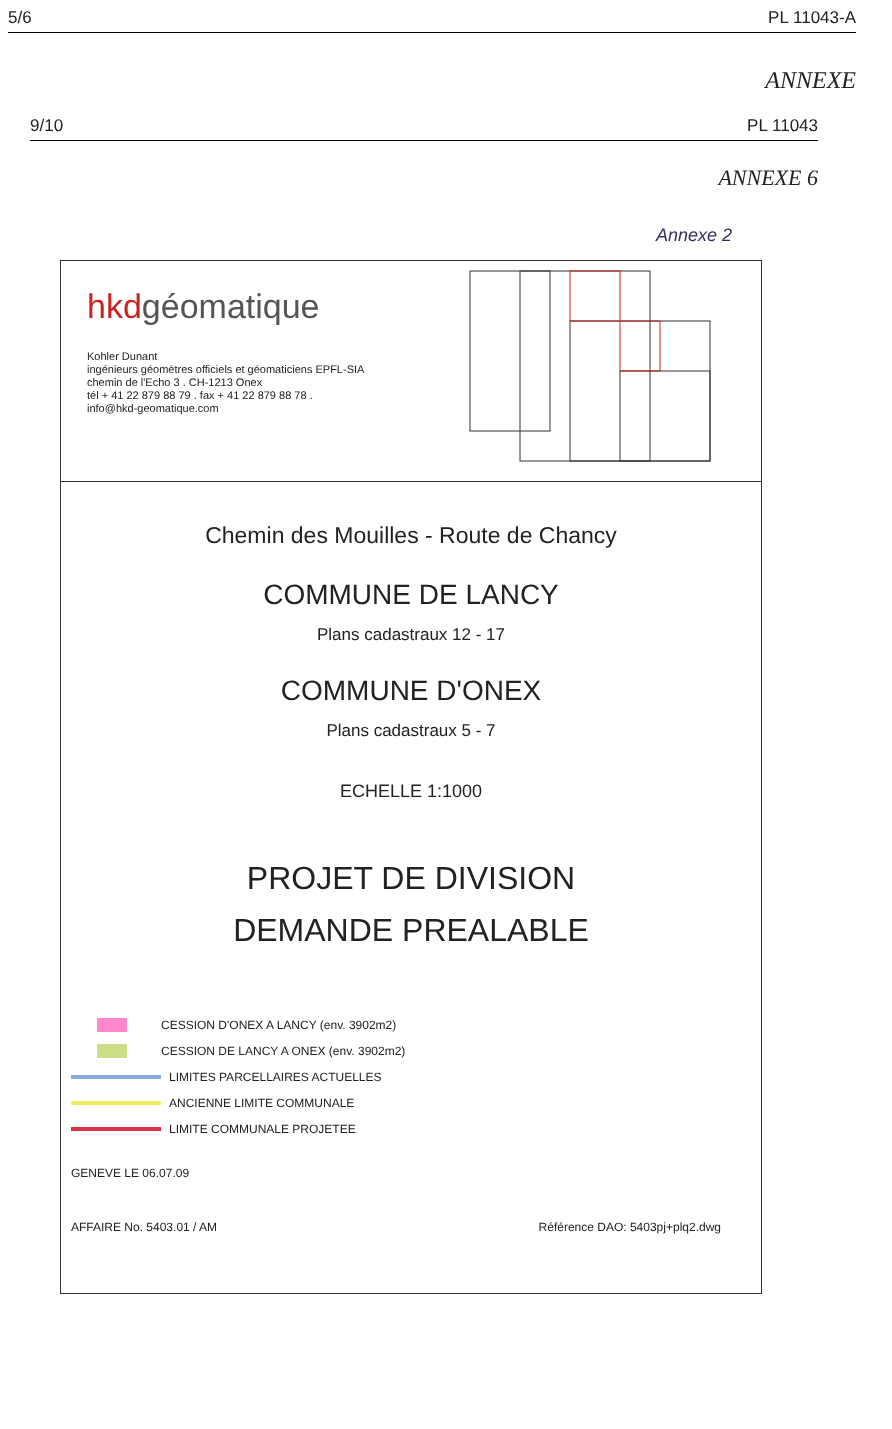5/6 PL 11043-A
ANNEXE
9/10 PL 11043
ANNEXE 6
Annexe 2
hkdgéomatique
Kohler Dunant
ingénieurs géomètres officiels et géomaticiens EPFL-SIA
chemin de l'Echo 3 . CH-1213 Onex
tél + 41 22 879 88 79 . fax + 41 22 879 88 78 .
info@hkd-geomatique.com
Chemin des Mouilles - Route de Chancy
COMMUNE DE LANCY
Plans cadastraux 12 - 17
COMMUNE D'ONEX
Plans cadastraux 5 - 7
ECHELLE 1:1000
PROJET DE DIVISION
DEMANDE PREALABLE
CESSION D'ONEX A LANCY (env. 3902m2)
CESSION DE LANCY A ONEX (env. 3902m2)
LIMITES PARCELLAIRES ACTUELLES
ANCIENNE LIMITE COMMUNALE
LIMITE COMMUNALE PROJETEE
GENEVE LE 06.07.09
AFFAIRE No. 5403.01 / AM Référence DAO: 5403pj+plq2.dwg